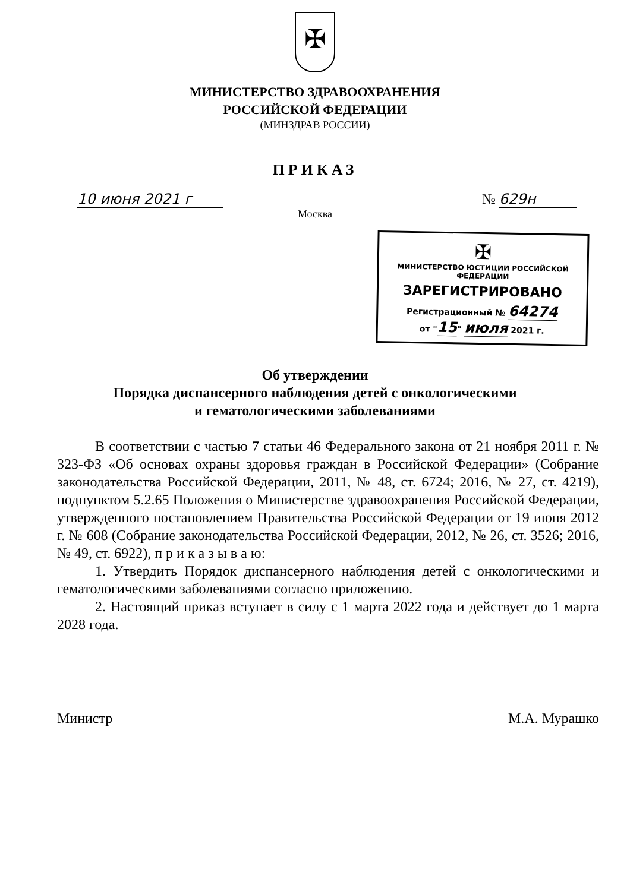✠
МИНИСТЕРСТВО ЗДРАВООХРАНЕНИЯ
РОССИЙСКОЙ ФЕДЕРАЦИИ
(МИНЗДРАВ РОССИИ)
ПРИКАЗ
10 июня 2021 г № 629н
Москва
✠
МИНИСТЕРСТВО ЮСТИЦИИ РОССИЙСКОЙ ФЕДЕРАЦИИ
ЗАРЕГИСТРИРОВАНО
Регистрационный № 64274
от "15" июля 2021 г.
Об утверждении
Порядка диспансерного наблюдения детей с онкологическими
и гематологическими заболеваниями
В соответствии с частью 7 статьи 46 Федерального закона от 21 ноября 2011 г. № 323-ФЗ «Об основах охраны здоровья граждан в Российской Федерации» (Собрание законодательства Российской Федерации, 2011, № 48, ст. 6724; 2016, № 27, ст. 4219), подпунктом 5.2.65 Положения о Министерстве здравоохранения Российской Федерации, утвержденного постановлением Правительства Российской Федерации от 19 июня 2012 г. № 608 (Собрание законодательства Российской Федерации, 2012, № 26, ст. 3526; 2016, № 49, ст. 6922), п р и к а з ы в а ю:
1. Утвердить Порядок диспансерного наблюдения детей с онкологическими и гематологическими заболеваниями согласно приложению.
2. Настоящий приказ вступает в силу с 1 марта 2022 года и действует до 1 марта 2028 года.
Министр М.А. Мурашко